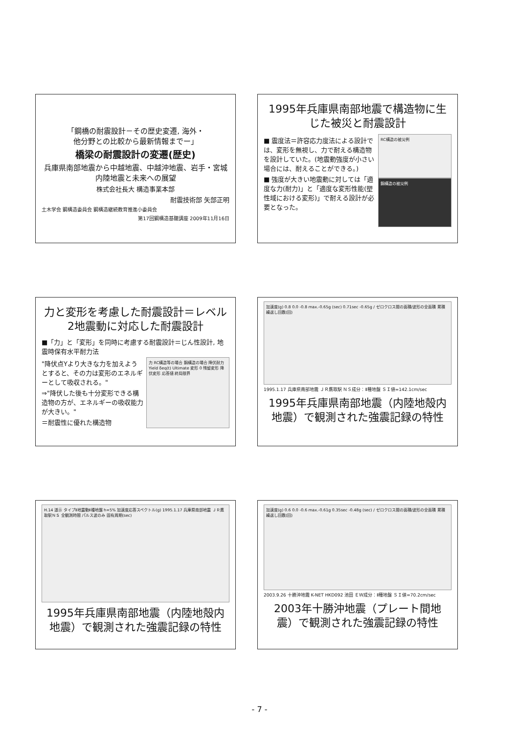「鋼橋の耐震設計－その歴史変遷, 海外・
他分野との比較から最新情報までー」
橋梁の耐震設計の変遷(歴史)
兵庫県南部地震から中越地震、中越沖地震、岩手・宮城内陸地震と未来への展望
株式会社長大 構造事業本部
耐震技術部 矢部正明
土木学会 鋼構造委員会 鋼構造継続教育推進小委員会
第17回鋼構造基礎講座 2009年11月16日
1995年兵庫県南部地震で構造物に生じた被災と耐震設計
■ 震度法＝許容応力度法による設計では、変形を無視し、力で耐える構造物を設計していた。(地震動強度が小さい場合には、耐えることができる。)
■ 強度が大きい地震動に対しては「適度な力(耐力)」と「適度な変形性能(塑性域における変形)」で耐える設計が必要となった。
RC構造の被災例
鋼構造の被災例
力と変形を考慮した耐震設計＝レベル2地震動に対応した耐震設計
■「力」と「変形」を同時に考慮する耐震設計＝じん性設計, 地震時保有水平耐力法
"降伏点Yより大きな力を加えようとすると、その力は変形のエネルギーとして吸収される。"
⇒"降伏した後も十分変形できる構造物の方が、エネルギーの吸収能力が大きい。"
＝耐震性に優れた構造物
力 RC構造等の場合 鋼構造の場合 降伏耐力 Yield δeq(t) Ultimate 変形 0 残留変形 降伏変形 応答値 終局限界
加速度(g) 0.8 0.0 -0.8 max.-0.65g (sec) 0.71sec -0.65g / ゼロクロス間の面積/波形の全面積 累積 繰返し回数(回)
1995.1.17 兵庫県南部地震 ＪＲ鷹取駅 ＮＳ成分：Ⅱ種地盤 ＳＩ値=142.1cm/sec
1995年兵庫県南部地震（内陸地殻内地震）で観測された強震記録の特性
H.14 道示 タイプⅡ地震動Ⅱ種地盤 h=5% 加速度応答スペクトル(g) 1995.1.17 兵庫県南部地震 ＪＲ鷹取駅ＮＳ 全観測時間 パルス波のみ 固有周期(sec)
1995年兵庫県南部地震（内陸地殻内地震）で観測された強震記録の特性
加速度(g) 0.6 0.0 -0.6 max.-0.61g 0.35sec -0.48g (sec) / ゼロクロス間の面積/波形の全面積 累積 繰返し回数(回)
2003.9.26 十勝沖地震 K-NET HKD092 池田 ＥＷ成分：Ⅱ種地盤 ＳＩ値=70.2cm/sec
2003年十勝沖地震（プレート間地震）で観測された強震記録の特性
- 7 -